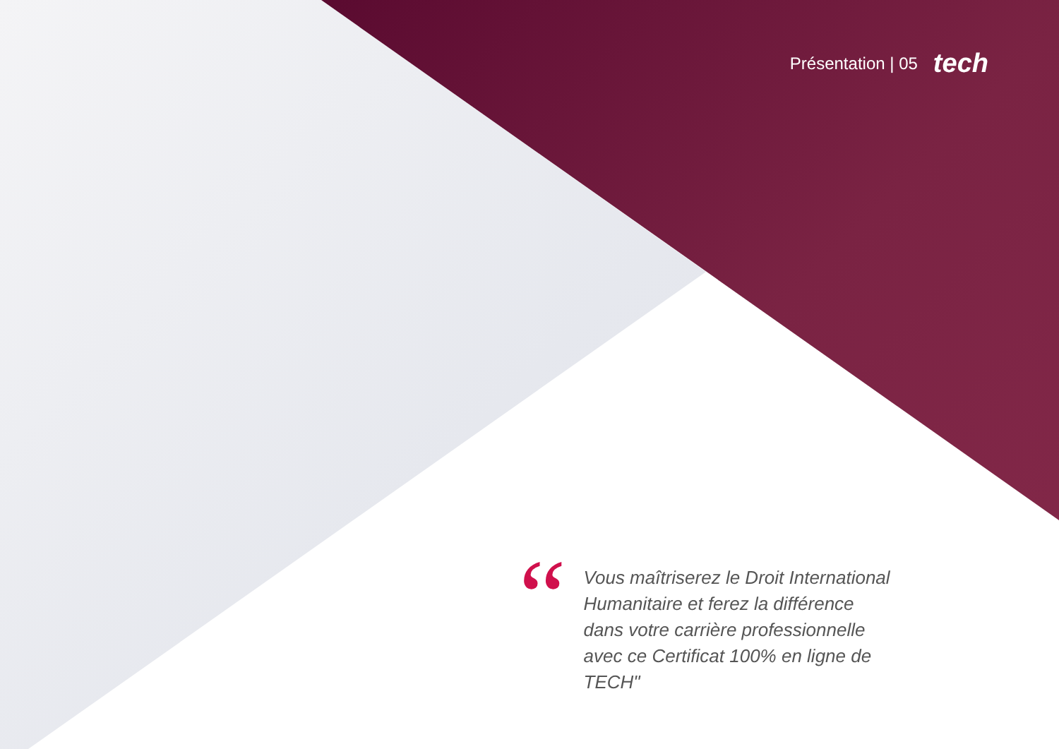Présentation | 05 tech
“
Vous maîtriserez le Droit International Humanitaire et ferez la différence dans votre carrière professionnelle avec ce Certificat 100% en ligne de TECH"